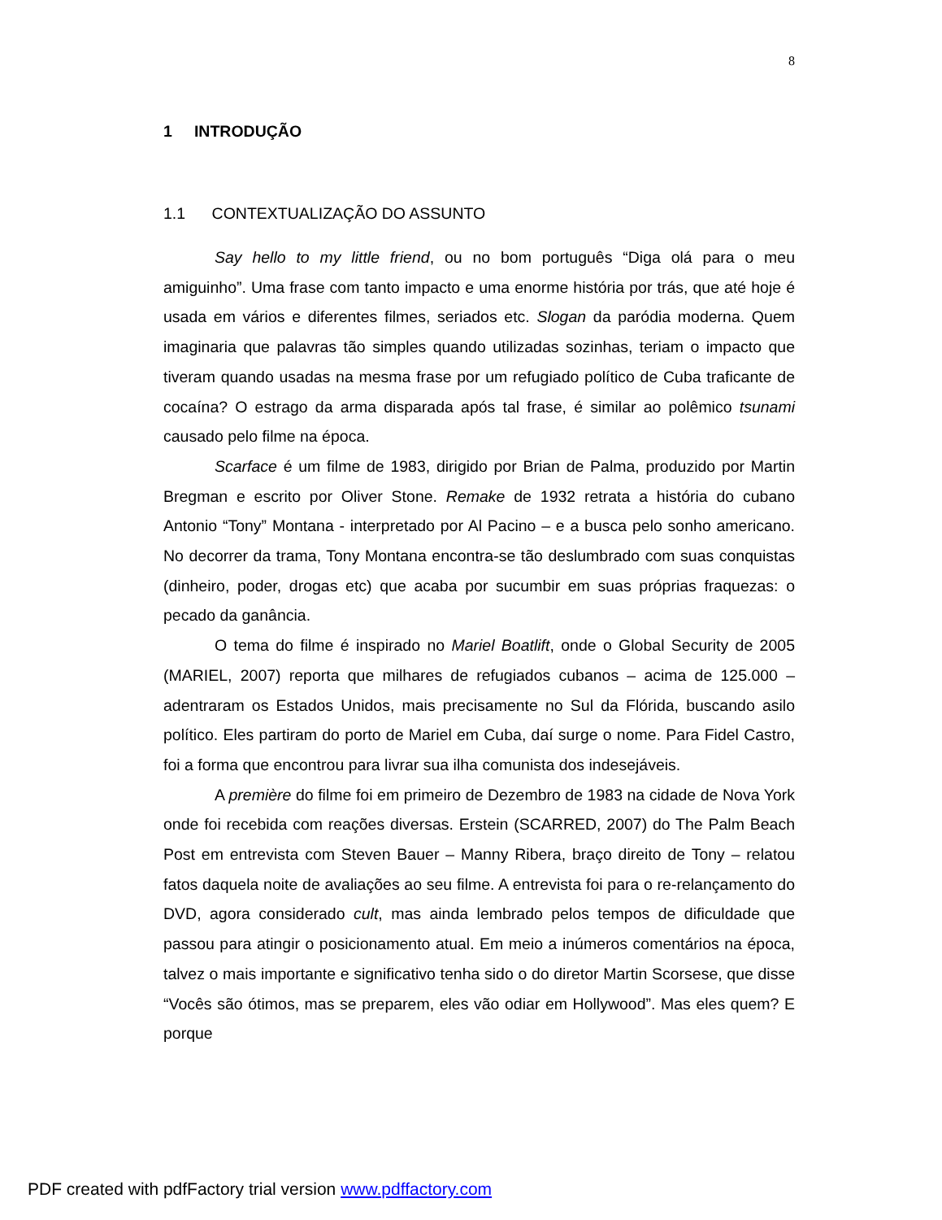8
1 INTRODUÇÃO
1.1 CONTEXTUALIZAÇÃO DO ASSUNTO
Say hello to my little friend, ou no bom português “Diga olá para o meu amiguinho”. Uma frase com tanto impacto e uma enorme história por trás, que até hoje é usada em vários e diferentes filmes, seriados etc. Slogan da paródia moderna. Quem imaginaria que palavras tão simples quando utilizadas sozinhas, teriam o impacto que tiveram quando usadas na mesma frase por um refugiado político de Cuba traficante de cocaína? O estrago da arma disparada após tal frase, é similar ao polêmico tsunami causado pelo filme na época.
Scarface é um filme de 1983, dirigido por Brian de Palma, produzido por Martin Bregman e escrito por Oliver Stone. Remake de 1932 retrata a história do cubano Antonio “Tony” Montana - interpretado por Al Pacino – e a busca pelo sonho americano. No decorrer da trama, Tony Montana encontra-se tão deslumbrado com suas conquistas (dinheiro, poder, drogas etc) que acaba por sucumbir em suas próprias fraquezas: o pecado da ganância.
O tema do filme é inspirado no Mariel Boatlift, onde o Global Security de 2005 (MARIEL, 2007) reporta que milhares de refugiados cubanos – acima de 125.000 – adentraram os Estados Unidos, mais precisamente no Sul da Flórida, buscando asilo político. Eles partiram do porto de Mariel em Cuba, daí surge o nome. Para Fidel Castro, foi a forma que encontrou para livrar sua ilha comunista dos indesejáveis.
A première do filme foi em primeiro de Dezembro de 1983 na cidade de Nova York onde foi recebida com reações diversas. Erstein (SCARRED, 2007) do The Palm Beach Post em entrevista com Steven Bauer – Manny Ribera, braço direito de Tony – relatou fatos daquela noite de avaliações ao seu filme. A entrevista foi para o re-relançamento do DVD, agora considerado cult, mas ainda lembrado pelos tempos de dificuldade que passou para atingir o posicionamento atual. Em meio a inúmeros comentários na época, talvez o mais importante e significativo tenha sido o do diretor Martin Scorsese, que disse “Vocês são ótimos, mas se preparem, eles vão odiar em Hollywood”. Mas eles quem? E porque
PDF created with pdfFactory trial version www.pdffactory.com